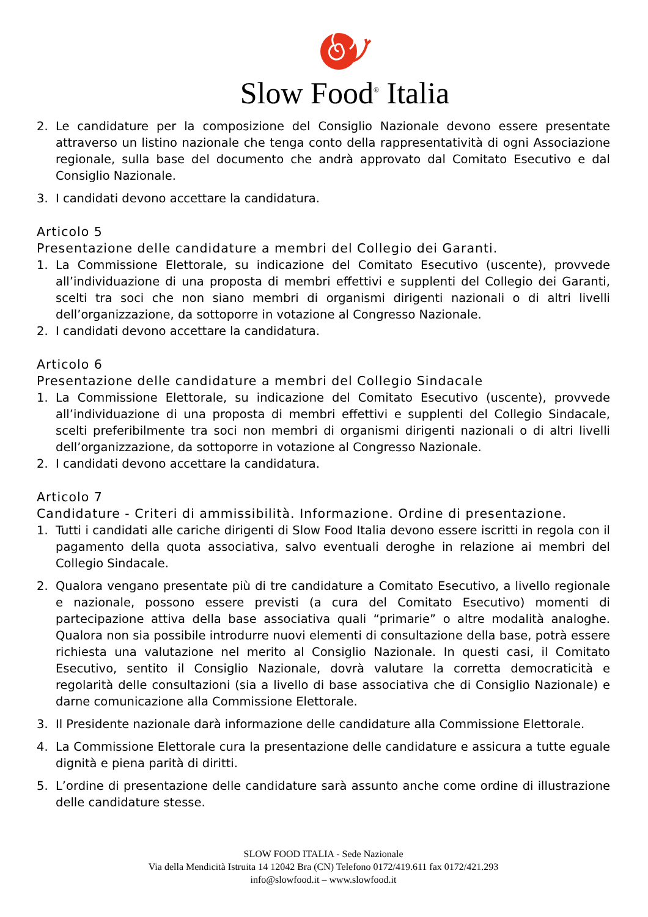Slow Food<sup>®</sup> Italia
2. Le candidature per la composizione del Consiglio Nazionale devono essere presentate attraverso un listino nazionale che tenga conto della rappresentatività di ogni Associazione regionale, sulla base del documento che andrà approvato dal Comitato Esecutivo e dal Consiglio Nazionale.
3. I candidati devono accettare la candidatura.
Articolo 5
Presentazione delle candidature a membri del Collegio dei Garanti.
1. La Commissione Elettorale, su indicazione del Comitato Esecutivo (uscente), provvede all’individuazione di una proposta di membri effettivi e supplenti del Collegio dei Garanti, scelti tra soci che non siano membri di organismi dirigenti nazionali o di altri livelli dell’organizzazione, da sottoporre in votazione al Congresso Nazionale.
2. I candidati devono accettare la candidatura.
Articolo 6
Presentazione delle candidature a membri del Collegio Sindacale
1. La Commissione Elettorale, su indicazione del Comitato Esecutivo (uscente), provvede all’individuazione di una proposta di membri effettivi e supplenti del Collegio Sindacale, scelti preferibilmente tra soci non membri di organismi dirigenti nazionali o di altri livelli dell’organizzazione, da sottoporre in votazione al Congresso Nazionale.
2. I candidati devono accettare la candidatura.
Articolo 7
Candidature - Criteri di ammissibilità. Informazione. Ordine di presentazione.
1. Tutti i candidati alle cariche dirigenti di Slow Food Italia devono essere iscritti in regola con il pagamento della quota associativa, salvo eventuali deroghe in relazione ai membri del Collegio Sindacale.
2. Qualora vengano presentate più di tre candidature a Comitato Esecutivo, a livello regionale e nazionale, possono essere previsti (a cura del Comitato Esecutivo) momenti di partecipazione attiva della base associativa quali “primarie” o altre modalità analoghe. Qualora non sia possibile introdurre nuovi elementi di consultazione della base, potrà essere richiesta una valutazione nel merito al Consiglio Nazionale. In questi casi, il Comitato Esecutivo, sentito il Consiglio Nazionale, dovrà valutare la corretta democraticità e regolarità delle consultazioni (sia a livello di base associativa che di Consiglio Nazionale) e darne comunicazione alla Commissione Elettorale.
3. Il Presidente nazionale darà informazione delle candidature alla Commissione Elettorale.
4. La Commissione Elettorale cura la presentazione delle candidature e assicura a tutte eguale dignità e piena parità di diritti.
5. L’ordine di presentazione delle candidature sarà assunto anche come ordine di illustrazione delle candidature stesse.
SLOW FOOD ITALIA - Sede Nazionale
Via della Mendicità Istruita 14 12042 Bra (CN) Telefono 0172/419.611 fax 0172/421.293
info@slowfood.it – www.slowfood.it